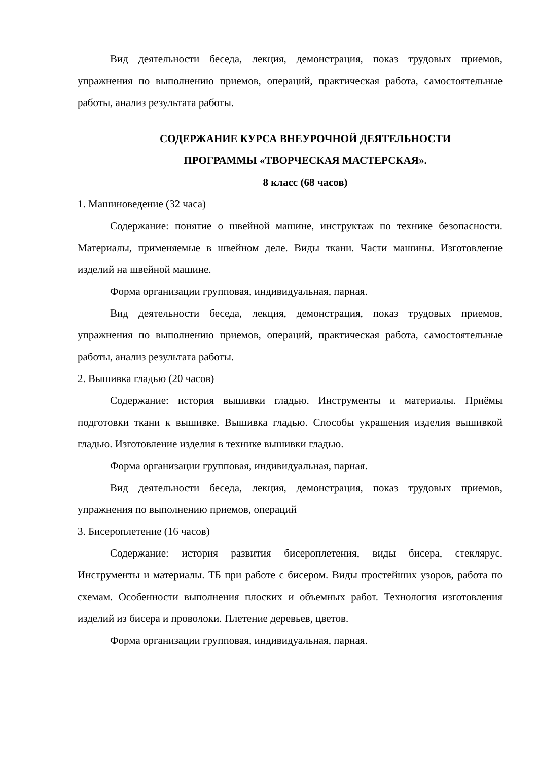Вид деятельности беседа, лекция, демонстрация, показ трудовых приемов, упражнения по выполнению приемов, операций, практическая работа, самостоятельные работы, анализ результата работы.
СОДЕРЖАНИЕ КУРСА ВНЕУРОЧНОЙ ДЕЯТЕЛЬНОСТИ
ПРОГРАММЫ «ТВОРЧЕСКАЯ МАСТЕРСКАЯ».
8 класс (68 часов)
1. Машиноведение (32 часа)
Содержание: понятие о швейной машине, инструктаж по технике безопасности. Материалы, применяемые в швейном деле. Виды ткани. Части машины. Изготовление изделий на швейной машине.
Форма организации групповая, индивидуальная, парная.
Вид деятельности беседа, лекция, демонстрация, показ трудовых приемов, упражнения по выполнению приемов, операций, практическая работа, самостоятельные работы, анализ результата работы.
2. Вышивка гладью (20 часов)
Содержание: история вышивки гладью. Инструменты и материалы. Приёмы подготовки ткани к вышивке. Вышивка гладью. Способы украшения изделия вышивкой гладью. Изготовление изделия в технике вышивки гладью.
Форма организации групповая, индивидуальная, парная.
Вид деятельности беседа, лекция, демонстрация, показ трудовых приемов, упражнения по выполнению приемов, операций
3. Бисероплетение (16 часов)
Содержание: история развития бисероплетения, виды бисера, стеклярус. Инструменты и материалы. ТБ при работе с бисером. Виды простейших узоров, работа по схемам. Особенности выполнения плоских и объемных работ. Технология изготовления изделий из бисера и проволоки. Плетение деревьев, цветов.
Форма организации групповая, индивидуальная, парная.